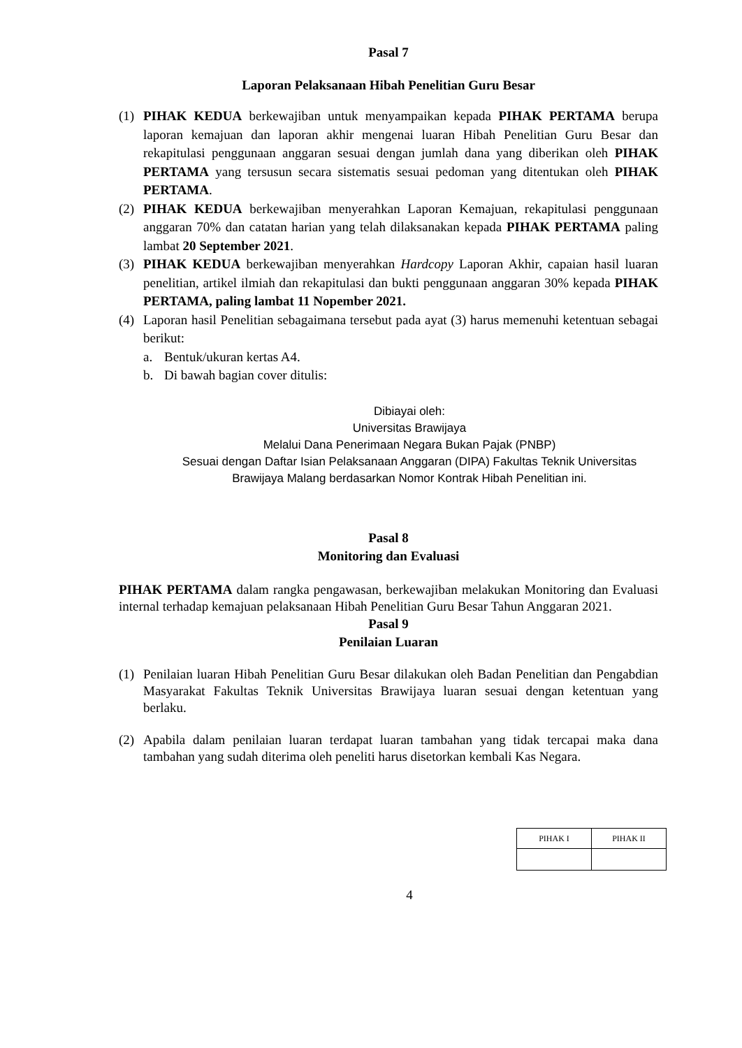Pasal 7
Laporan Pelaksanaan Hibah Penelitian Guru Besar
(1) PIHAK KEDUA berkewajiban untuk menyampaikan kepada PIHAK PERTAMA berupa laporan kemajuan dan laporan akhir mengenai luaran Hibah Penelitian Guru Besar dan rekapitulasi penggunaan anggaran sesuai dengan jumlah dana yang diberikan oleh PIHAK PERTAMA yang tersusun secara sistematis sesuai pedoman yang ditentukan oleh PIHAK PERTAMA.
(2) PIHAK KEDUA berkewajiban menyerahkan Laporan Kemajuan, rekapitulasi penggunaan anggaran 70% dan catatan harian yang telah dilaksanakan kepada PIHAK PERTAMA paling lambat 20 September 2021.
(3) PIHAK KEDUA berkewajiban menyerahkan Hardcopy Laporan Akhir, capaian hasil luaran penelitian, artikel ilmiah dan rekapitulasi dan bukti penggunaan anggaran 30% kepada PIHAK PERTAMA, paling lambat 11 Nopember 2021.
(4) Laporan hasil Penelitian sebagaimana tersebut pada ayat (3) harus memenuhi ketentuan sebagai berikut:
a. Bentuk/ukuran kertas A4.
b. Di bawah bagian cover ditulis:
Dibiayai oleh:
Universitas Brawijaya
Melalui Dana Penerimaan Negara Bukan Pajak (PNBP)
Sesuai dengan Daftar Isian Pelaksanaan Anggaran (DIPA) Fakultas Teknik Universitas
Brawijaya Malang berdasarkan Nomor Kontrak Hibah Penelitian ini.
Pasal 8
Monitoring dan Evaluasi
PIHAK PERTAMA dalam rangka pengawasan, berkewajiban melakukan Monitoring dan Evaluasi internal terhadap kemajuan pelaksanaan Hibah Penelitian Guru Besar Tahun Anggaran 2021.
Pasal 9
Penilaian Luaran
(1) Penilaian luaran Hibah Penelitian Guru Besar dilakukan oleh Badan Penelitian dan Pengabdian Masyarakat Fakultas Teknik Universitas Brawijaya luaran sesuai dengan ketentuan yang berlaku.
(2) Apabila dalam penilaian luaran terdapat luaran tambahan yang tidak tercapai maka dana tambahan yang sudah diterima oleh peneliti harus disetorkan kembali Kas Negara.
| PIHAK I | PIHAK II |
| --- | --- |
4